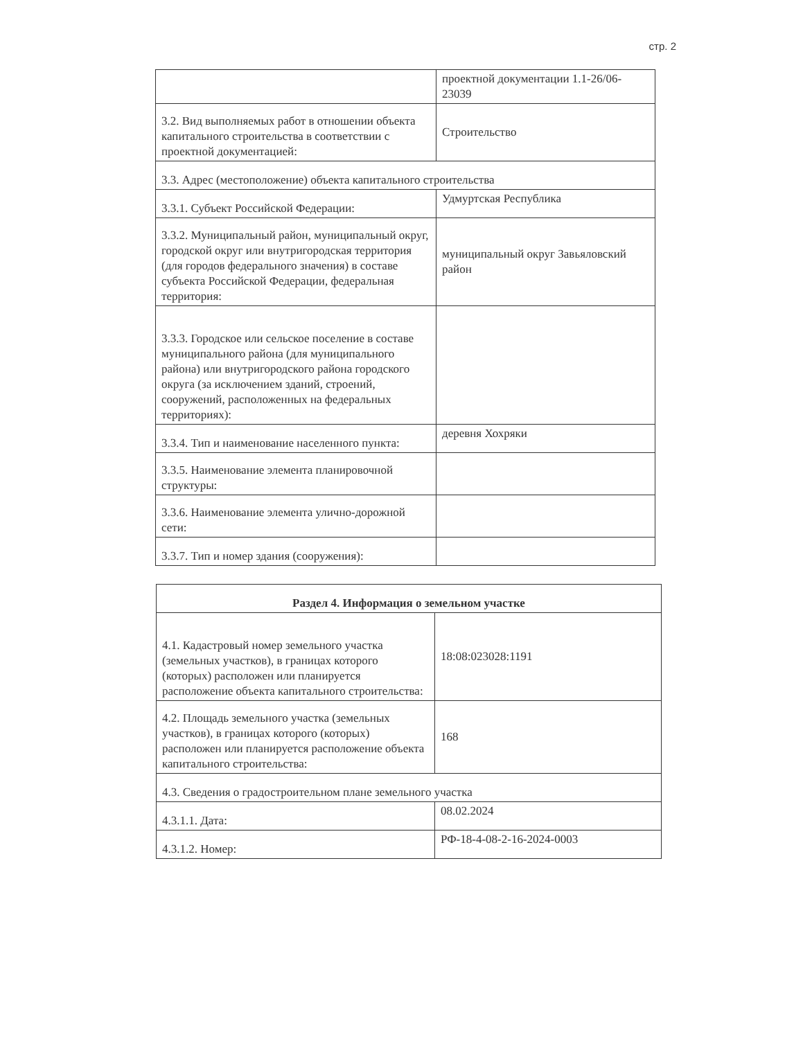стр. 2
| | проектной документации 1.1-26/06-23039 |
| 3.2. Вид выполняемых работ в отношении объекта капитального строительства в соответствии с проектной документацией: | Строительство |
| 3.3. Адрес (местоположение) объекта капитального строительства | |
| 3.3.1. Субъект Российской Федерации: | Удмуртская Республика |
| 3.3.2. Муниципальный район, муниципальный округ, городской округ или внутригородская территория (для городов федерального значения) в составе субъекта Российской Федерации, федеральная территория: | муниципальный округ Завьяловский район |
| 3.3.3. Городское или сельское поселение в составе муниципального района (для муниципального района) или внутригородского района городского округа (за исключением зданий, строений, сооружений, расположенных на федеральных территориях): | |
| 3.3.4. Тип и наименование населенного пункта: | деревня Хохряки |
| 3.3.5. Наименование элемента планировочной структуры: | |
| 3.3.6. Наименование элемента улично-дорожной сети: | |
| 3.3.7. Тип и номер здания (сооружения): | |
| Раздел 4. Информация о земельном участке | |
| 4.1. Кадастровый номер земельного участка (земельных участков), в границах которого (которых) расположен или планируется расположение объекта капитального строительства: | 18:08:023028:1191 |
| 4.2. Площадь земельного участка (земельных участков), в границах которого (которых) расположен или планируется расположение объекта капитального строительства: | 168 |
| 4.3. Сведения о градостроительном плане земельного участка | |
| 4.3.1.1. Дата: | 08.02.2024 |
| 4.3.1.2. Номер: | РФ-18-4-08-2-16-2024-0003 |